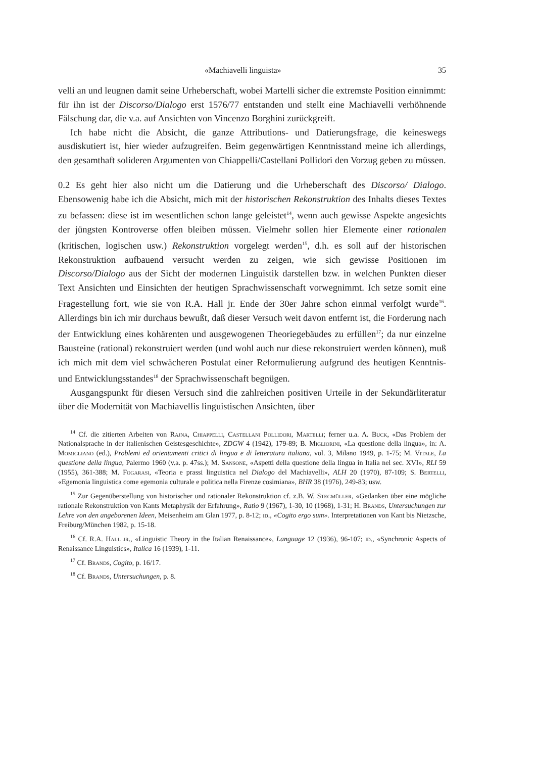«Machiavelli linguista» 35
velli an und leugnen damit seine Urheberschaft, wobei Martelli sicher die extremste Position einnimmt: für ihn ist der Discorso/Dialogo erst 1576/77 entstanden und stellt eine Machiavelli verhöhnende Fälschung dar, die v.a. auf Ansichten von Vincenzo Borghini zurückgreift.
Ich habe nicht die Absicht, die ganze Attributions- und Datierungsfrage, die keineswegs ausdiskutiert ist, hier wieder aufzugreifen. Beim gegenwärtigen Kenntnisstand meine ich allerdings, den gesamthaft solideren Argumenten von Chiappelli/Castellani Pollidori den Vorzug geben zu müssen.
0.2 Es geht hier also nicht um die Datierung und die Urheberschaft des Discorso/ Dialogo. Ebensowenig habe ich die Absicht, mich mit der historischen Rekonstruktion des Inhalts dieses Textes zu befassen: diese ist im wesentlichen schon lange geleistet<sup>14</sup>, wenn auch gewisse Aspekte angesichts der jüngsten Kontroverse offen bleiben müssen. Vielmehr sollen hier Elemente einer rationalen (kritischen, logischen usw.) Rekonstruktion vorgelegt werden<sup>15</sup>, d.h. es soll auf der historischen Rekonstruktion aufbauend versucht werden zu zeigen, wie sich gewisse Positionen im Discorso/Dialogo aus der Sicht der modernen Linguistik darstellen bzw. in welchen Punkten dieser Text Ansichten und Einsichten der heutigen Sprachwissenschaft vorwegnimmt. Ich setze somit eine Fragestellung fort, wie sie von R.A. Hall jr. Ende der 30er Jahre schon einmal verfolgt wurde<sup>16</sup>. Allerdings bin ich mir durchaus bewußt, daß dieser Versuch weit davon entfernt ist, die Forderung nach der Entwicklung eines kohärenten und ausgewogenen Theoriegebäudes zu erfüllen<sup>17</sup>; da nur einzelne Bausteine (rational) rekonstruiert werden (und wohl auch nur diese rekonstruiert werden können), muß ich mich mit dem viel schwächeren Postulat einer Reformulierung aufgrund des heutigen Kenntnis- und Entwicklungsstandes<sup>18</sup> der Sprachwissenschaft begnügen.
Ausgangspunkt für diesen Versuch sind die zahlreichen positiven Urteile in der Sekundärliteratur über die Modernität von Machiavellis linguistischen Ansichten, über
<sup>14</sup> Cf. die zitierten Arbeiten von Rajna, Chiappelli, Castellani Pollidori, Martelli; ferner u.a. A. Buck, «Das Problem der Nationalsprache in der italienischen Geistesgeschichte», ZDGW 4 (1942), 179-89; B. Migliorini, «La questione della lingua», in: A. Momigliano (ed.), Problemi ed orientamenti critici di lingua e di letteratura italiana, vol. 3, Milano 1949, p. 1-75; M. Vitale, La questione della lingua, Palermo 1960 (v.a. p. 47ss.); M. Sansone, «Aspetti della questione della lingua in Italia nel sec. XVI», RLI 59 (1955), 361-388; M. Fogarasi, «Teoria e prassi linguistica nel Dialogo del Machiavelli», ALH 20 (1970), 87-109; S. Bertelli, «Egemonia linguistica come egemonia culturale e politica nella Firenze cosimiana», BHR 38 (1976), 249-83; usw.
<sup>15</sup> Zur Gegenüberstellung von historischer und rationaler Rekonstruktion cf. z.B. W. Stegmüller, «Gedanken über eine mögliche rationale Rekonstruktion von Kants Metaphysik der Erfahrung», Ratio 9 (1967), 1-30, 10 (1968), 1-31; H. Brands, Untersuchungen zur Lehre von den angeborenen Ideen, Meisenheim am Glan 1977, p. 8-12; id., «Cogito ergo sum». Interpretationen von Kant bis Nietzsche, Freiburg/München 1982, p. 15-18.
<sup>16</sup> Cf. R.A. Hall jr., «Linguistic Theory in the Italian Renaissance», Language 12 (1936), 96-107; id., «Synchronic Aspects of Renaissance Linguistics», Italica 16 (1939), 1-11.
<sup>17</sup> Cf. Brands, Cogito, p. 16/17.
<sup>18</sup> Cf. Brands, Untersuchungen, p. 8.